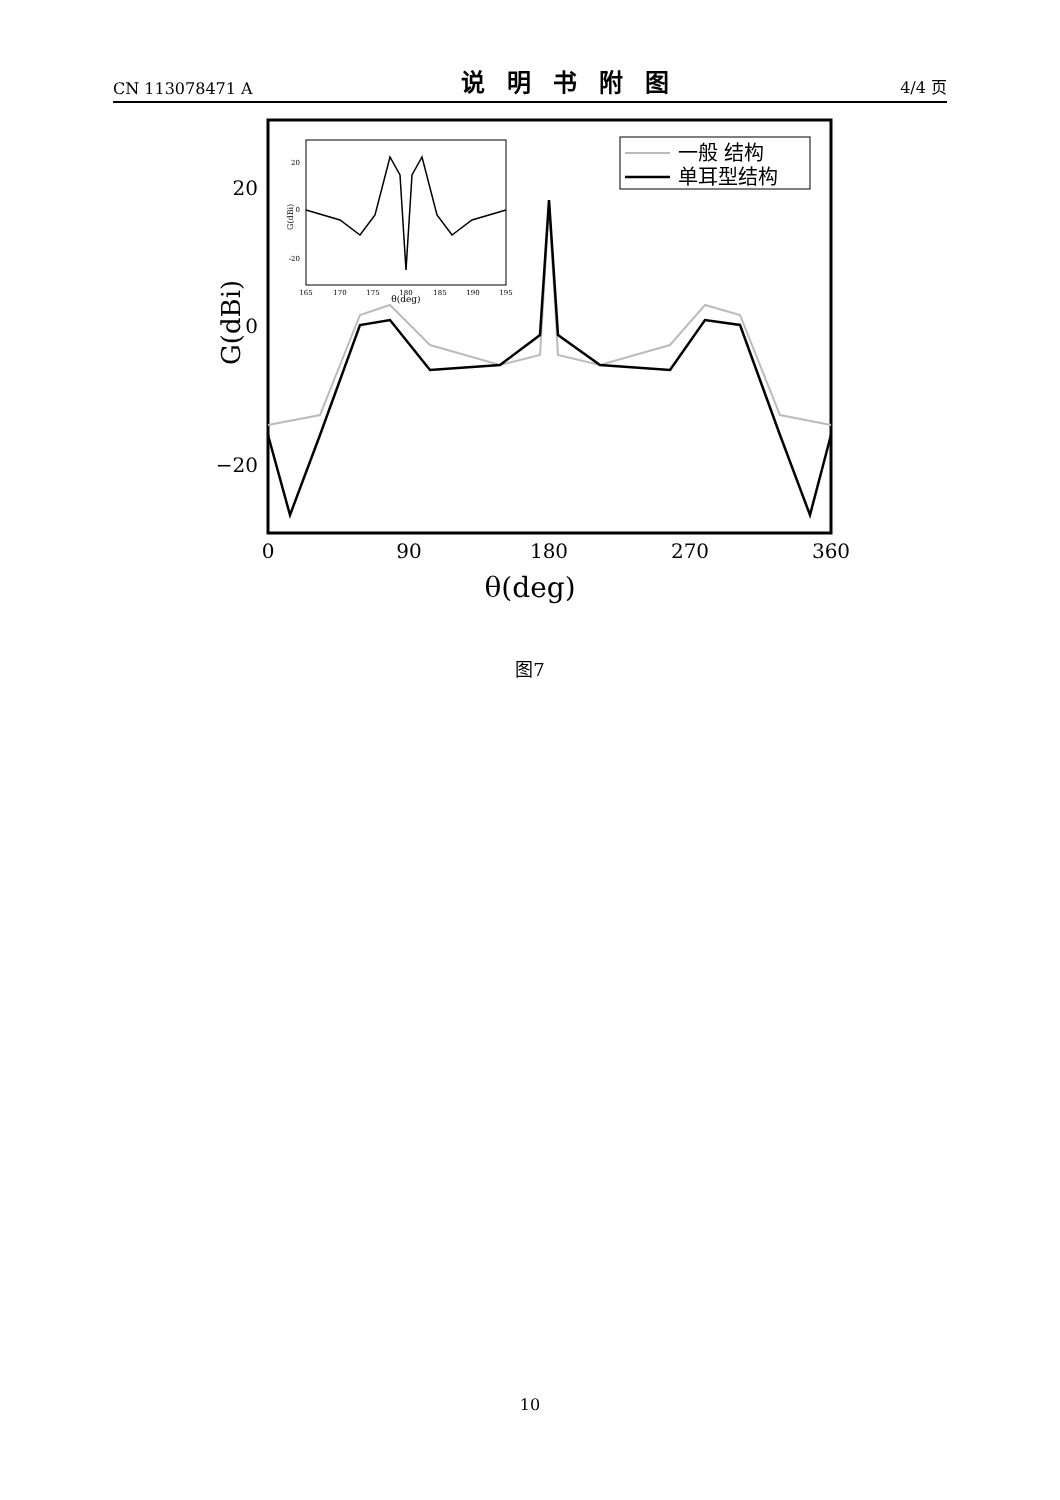CN 113078471 A 说明书附图 4/4 页
20
0
−20
G(dBi)
0
90
180
270
360
θ(deg)
一般 结构
单耳型结构
20
0
-20
165
170
175
180
185
190
195
θ(deg)
G(dBi)
图7
10